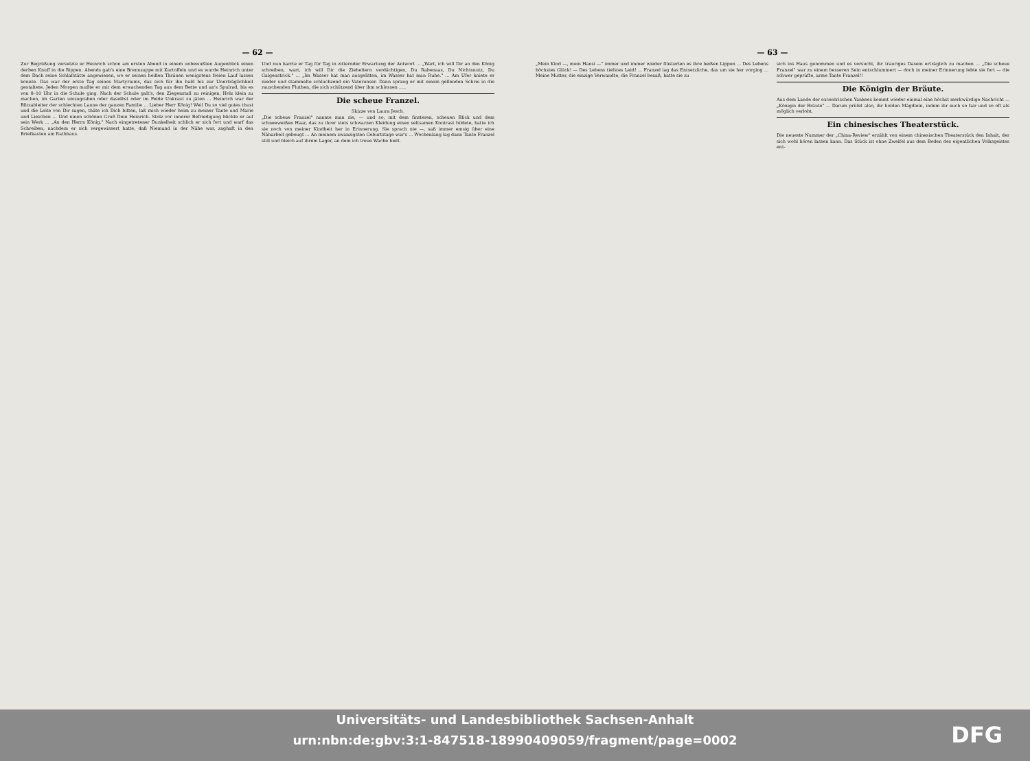— 62 —
Zur Begrüßung versetzte er Heinrich schon am ersten Abend in einem unbewußten Augenblick einen derben Knuff in die Rippen. Abends gab's eine Brennsuppe mit Kartoffeln und es wurde Heinrich unter dem Dach seine Schlafstätte angewiesen, wo er seinen heißen Thränen wenigstens freien Lauf lassen konnte. Das war der erste Tag seines Martyriums, das sich für ihn bald bis zur Unerträglichkeit gestaltete. Jeden Morgen mußte er mit dem erwachenden Tag aus dem Bette und an's Spulrad, bis es von 8–10 Uhr in die Schule ging. Nach der Schule galt's, den Ziegenstall zu reinigen, Holz klein zu machen, im Garten umzugraben oder daselbst oder im Felde Unkraut zu jäten ... Heinrich war der Blitzableiter der schlechten Laune der ganzen Familie ... Lieber Herr König! Weil Du so viel gutes thust und die Leite von Dir sagen, thäte ich Dich bitten, laß mich wieder heim zu meiner Tante und Marie und Lieschen ... Und einen schönen Gruß Dein Heinrich. Stolz vor innerer Befriedigung blickte er auf sein Werk ... „An den Herrn König." Nach eingetretener Dunkelheit schlich er sich fort und warf das Schreiben, nachdem er sich vergewissert hatte, daß Niemand in der Nähe war, zaghaft in den Briefkasten am Rathhaus.
Und nun harrte er Tag für Tag in zitternder Erwartung der Antwort ... „Wart, ich will Dir an den König schreiben, wart, ich will Dir die Zieheltern verdächtigen, Du Rabenaas, Du Nichtsnutz, Du Galgenstrick." ... „Im Wasser hat man ausgelitten, im Wasser hat man Ruhe." ... Am Ufer kniete er nieder und stammelte schluchzend ein Vaterunser. Dann sprang er mit einem gellenden Schrei in die rauschenden Fluthen, die sich schützend über ihm schlossen .....
Die scheue Franzel.
Skizze von Laura Jesch.
„Die scheue Franzel" nannte man sie, — und so, mit dem finsteren, scheuen Blick und dem schneeweißen Haar, das zu ihrer stets schwarzen Kleidung einen seltsamen Kontrast bildete, hatte ich sie noch von meiner Kindheit her in Erinnerung. Sie sprach nie —, saß immer emsig über eine Näharbeit gebeugt ... An meinem zwanzigsten Geburtstage war's ... Wochenlang lag dann Tante Franzel still und bleich auf ihrem Lager, an dem ich treue Wache hielt.
— 63 —
„Mein Kind —, mein Hansi —" immer und immer wieder flüsterten es ihre heißen Lippen ... Des Lebens höchstes Glück! — Des Lebens tiefstes Leid! ... Franzel lag das Entsetzliche, das um sie her vorging ... Meine Mutter, die einzige Verwandte, die Franzel besaß, hatte sie zu
sich ins Haus genommen und es versucht, ihr trauriges Dasein erträglich zu machen ... „Die scheue Franzel" war zu einem besseren Sein entschlummert — doch in meiner Erinnerung lebte sie fort — die schwer geprüfte, arme Tante Franzel!!
Die Königin der Bräute.
Aus dem Lande der excentrischen Yankees kommt wieder einmal eine höchst merkwürdige Nachricht ... „Königin der Bräute" ... Darum prüfet also, ihr holden Mägdlein, indem ihr euch so fair und so oft als möglich verlobt.
Ein chinesisches Theaterstück.
Die neueste Nummer der „China-Review" erzählt von einem chinesischen Theaterstück den Inhalt, der sich wohl hören lassen kann. Das Stück ist ohne Zweifel aus dem Boden des eigentlichen Volksgeistes ent-
Universitäts- und Landesbibliothek Sachsen-Anhalt
urn:nbn:de:gbv:3:1-847518-18990409059/fragment/page=0002
DFG